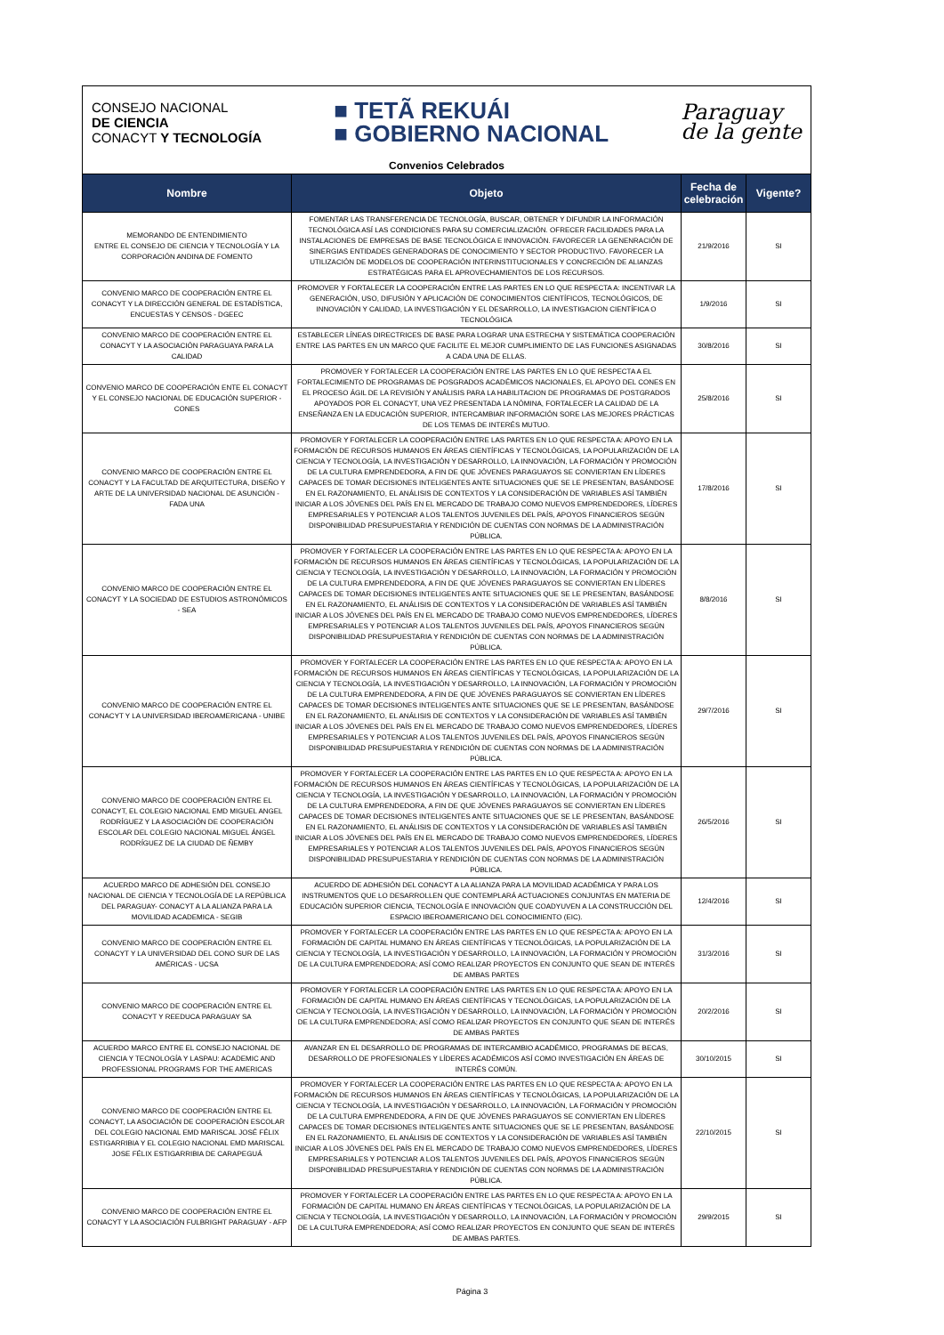CONSEJO NACIONAL
DE CIENCIA
CONACYT Y TECNOLOGÍA
■ TETÃ REKUÁI
■ GOBIERNO NACIONAL
Paraguay
de la gente
Convenios Celebrados
| Nombre | Objeto | Fecha de celebración | Vigente? |
| --- | --- | --- | --- |
| MEMORANDO DE ENTENDIMIENTO ENTRE EL CONSEJO DE CIENCIA Y TECNOLOGÍA Y LA CORPORACIÓN ANDINA DE FOMENTO | FOMENTAR LAS TRANSFERENCIA DE TECNOLOGÍA, BUSCAR, OBTENER Y DIFUNDIR LA INFORMACIÓN TECNOLÓGICA ASÍ LAS CONDICIONES PARA SU COMERCIALIZACIÓN. OFRECER FACILIDADES PARA LA INSTALACIONES DE EMPRESAS DE BASE TECNOLÓGICA E INNOVACIÓN. FAVORECER LA GENENRACIÓN DE SINERGIAS ENTIDADES GENERADORAS DE CONOCIMIENTO Y SECTOR PRODUCTIVO. FAVORECER LA UTILIZACIÓN DE MODELOS DE COOPERACIÓN INTERINSTITUCIONALES Y CONCRECIÓN DE ALIANZAS ESTRATÉGICAS PARA EL APROVECHAMIENTOS DE LOS RECURSOS. | 21/9/2016 | SI |
| CONVENIO MARCO DE COOPERACIÓN ENTRE EL CONACYT Y LA DIRECCIÓN GENERAL DE ESTADÍSTICA, ENCUESTAS Y CENSOS - DGEEC | PROMOVER Y FORTALECER LA COOPERACIÓN ENTRE LAS PARTES EN LO QUE RESPECTA A: INCENTIVAR LA GENERACIÓN, USO, DIFUSIÓN Y APLICACIÓN DE CONOCIMIENTOS CIENTÍFICOS, TECNOLÓGICOS, DE INNOVACIÓN Y CALIDAD, LA INVESTIGACIÓN Y EL DESARROLLO, LA INVESTIGACION CIENTÍFICA O TECNOLÓGICA | 1/9/2016 | SI |
| CONVENIO MARCO DE COOPERACIÓN ENTRE EL CONACYT Y LA ASOCIACIÓN PARAGUAYA PARA LA CALIDAD | ESTABLECER LÍNEAS DIRECTRICES DE BASE PARA LOGRAR UNA ESTRECHA Y SISTEMÁTICA COOPERACIÓN ENTRE LAS PARTES EN UN MARCO QUE FACILITE EL MEJOR CUMPLIMIENTO DE LAS FUNCIONES ASIGNADAS A CADA UNA DE ELLAS. | 30/8/2016 | SI |
| CONVENIO MARCO DE COOPERACIÓN ENTE EL CONACYT Y EL CONSEJO NACIONAL DE EDUCACIÓN SUPERIOR - CONES | PROMOVER Y FORTALECER LA COOPERACIÓN ENTRE LAS PARTES EN LO QUE RESPECTA A EL FORTALECIMIENTO DE PROGRAMAS DE POSGRADOS ACADÉMICOS NACIONALES, EL APOYO DEL CONES EN EL PROCESO ÁGIL DE LA REVISIÓN Y ANÁLISIS PARA LA HABILITACION DE PROGRAMAS DE POSTGRADOS APOYADOS POR EL CONACYT, UNA VEZ PRESENTADA LA NÓMINA, FORTALECER LA CALIDAD DE LA ENSEÑANZA EN LA EDUCACIÓN SUPERIOR, INTERCAMBIAR INFORMACIÓN SORE LAS MEJORES PRÁCTICAS DE LOS TEMAS DE INTERÉS MUTUO. | 25/8/2016 | SI |
| CONVENIO MARCO DE COOPERACIÓN ENTRE EL CONACYT Y LA FACULTAD DE ARQUITECTURA, DISEÑO Y ARTE DE LA UNIVERSIDAD NACIONAL DE ASUNCIÓN - FADA UNA | PROMOVER Y FORTALECER LA COOPERACIÓN ENTRE LAS PARTES EN LO QUE RESPECTA A: APOYO EN LA FORMACIÓN DE RECURSOS HUMANOS EN ÁREAS CIENTÍFICAS Y TECNOLÓGICAS, LA POPULARIZACIÓN DE LA CIENCIA Y TECNOLOGÍA, LA INVESTIGACIÓN Y DESARROLLO, LA INNOVACIÓN, LA FORMACIÓN Y PROMOCIÓN DE LA CULTURA EMPRENDEDORA, A FIN DE QUE JÓVENES PARAGUAYOS SE CONVIERTAN EN LÍDERES CAPACES DE TOMAR DECISIONES INTELIGENTES ANTE SITUACIONES QUE SE LE PRESENTAN, BASÁNDOSE EN EL RAZONAMIENTO, EL ANÁLISIS DE CONTEXTOS Y LA CONSIDERACIÓN DE VARIABLES ASÍ TAMBIÉN INICIAR A LOS JÓVENES DEL PAÍS EN EL MERCADO DE TRABAJO COMO NUEVOS EMPRENDEDORES, LÍDERES EMPRESARIALES Y POTENCIAR A LOS TALENTOS JUVENILES DEL PAÍS, APOYOS FINANCIEROS SEGÚN DISPONIBILIDAD PRESUPUESTARIA Y RENDICIÓN DE CUENTAS CON NORMAS DE LA ADMINISTRACIÓN PÚBLICA. | 17/8/2016 | SI |
| CONVENIO MARCO DE COOPERACIÓN ENTRE EL CONACYT Y LA SOCIEDAD DE ESTUDIOS ASTRONÓMICOS - SEA | PROMOVER Y FORTALECER LA COOPERACIÓN ENTRE LAS PARTES EN LO QUE RESPECTA A: APOYO EN LA FORMACIÓN DE RECURSOS HUMANOS EN ÁREAS CIENTÍFICAS Y TECNOLÓGICAS, LA POPULARIZACIÓN DE LA CIENCIA Y TECNOLOGÍA, LA INVESTIGACIÓN Y DESARROLLO, LA INNOVACIÓN, LA FORMACIÓN Y PROMOCIÓN DE LA CULTURA EMPRENDEDORA, A FIN DE QUE JÓVENES PARAGUAYOS SE CONVIERTAN EN LÍDERES CAPACES DE TOMAR DECISIONES INTELIGENTES ANTE SITUACIONES QUE SE LE PRESENTAN, BASÁNDOSE EN EL RAZONAMIENTO, EL ANÁLISIS DE CONTEXTOS Y LA CONSIDERACIÓN DE VARIABLES ASÍ TAMBIÉN INICIAR A LOS JÓVENES DEL PAÍS EN EL MERCADO DE TRABAJO COMO NUEVOS EMPRENDEDORES, LÍDERES EMPRESARIALES Y POTENCIAR A LOS TALENTOS JUVENILES DEL PAÍS, APOYOS FINANCIEROS SEGÚN DISPONIBILIDAD PRESUPUESTARIA Y RENDICIÓN DE CUENTAS CON NORMAS DE LA ADMINISTRACIÓN PÚBLICA. | 8/8/2016 | SI |
| CONVENIO MARCO DE COOPERACIÓN ENTRE EL CONACYT Y LA UNIVERSIDAD IBEROAMERICANA - UNIBE | PROMOVER Y FORTALECER LA COOPERACIÓN ENTRE LAS PARTES EN LO QUE RESPECTA A: APOYO EN LA FORMACIÓN DE RECURSOS HUMANOS EN ÁREAS CIENTÍFICAS Y TECNOLÓGICAS, LA POPULARIZACIÓN DE LA CIENCIA Y TECNOLOGÍA, LA INVESTIGACIÓN Y DESARROLLO, LA INNOVACIÓN, LA FORMACIÓN Y PROMOCIÓN DE LA CULTURA EMPRENDEDORA, A FIN DE QUE JÓVENES PARAGUAYOS SE CONVIERTAN EN LÍDERES CAPACES DE TOMAR DECISIONES INTELIGENTES ANTE SITUACIONES QUE SE LE PRESENTAN, BASÁNDOSE EN EL RAZONAMIENTO, EL ANÁLISIS DE CONTEXTOS Y LA CONSIDERACIÓN DE VARIABLES ASÍ TAMBIÉN INICIAR A LOS JÓVENES DEL PAÍS EN EL MERCADO DE TRABAJO COMO NUEVOS EMPRENDEDORES, LÍDERES EMPRESARIALES Y POTENCIAR A LOS TALENTOS JUVENILES DEL PAÍS, APOYOS FINANCIEROS SEGÚN DISPONIBILIDAD PRESUPUESTARIA Y RENDICIÓN DE CUENTAS CON NORMAS DE LA ADMINISTRACIÓN PÚBLICA. | 29/7/2016 | SI |
| CONVENIO MARCO DE COOPERACIÓN ENTRE EL CONACYT, EL COLEGIO NACIONAL EMD MIGUEL ANGEL RODRÍGUEZ Y LA ASOCIACIÓN DE COOPERACIÓN ESCOLAR DEL COLEGIO NACIONAL MIGUEL ÁNGEL RODRÍGUEZ DE LA CIUDAD DE ÑEMBY | PROMOVER Y FORTALECER LA COOPERACIÓN ENTRE LAS PARTES EN LO QUE RESPECTA A: APOYO EN LA FORMACIÓN DE RECURSOS HUMANOS EN ÁREAS CIENTÍFICAS Y TECNOLÓGICAS, LA POPULARIZACIÓN DE LA CIENCIA Y TECNOLOGÍA, LA INVESTIGACIÓN Y DESARROLLO, LA INNOVACIÓN, LA FORMACIÓN Y PROMOCIÓN DE LA CULTURA EMPRENDEDORA, A FIN DE QUE JÓVENES PARAGUAYOS SE CONVIERTAN EN LÍDERES CAPACES DE TOMAR DECISIONES INTELIGENTES ANTE SITUACIONES QUE SE LE PRESENTAN, BASÁNDOSE EN EL RAZONAMIENTO, EL ANÁLISIS DE CONTEXTOS Y LA CONSIDERACIÓN DE VARIABLES ASÍ TAMBIÉN INICIAR A LOS JÓVENES DEL PAÍS EN EL MERCADO DE TRABAJO COMO NUEVOS EMPRENDEDORES, LÍDERES EMPRESARIALES Y POTENCIAR A LOS TALENTOS JUVENILES DEL PAÍS, APOYOS FINANCIEROS SEGÚN DISPONIBILIDAD PRESUPUESTARIA Y RENDICIÓN DE CUENTAS CON NORMAS DE LA ADMINISTRACIÓN PÚBLICA. | 26/5/2016 | SI |
| ACUERDO MARCO DE ADHESIÓN DEL CONSEJO NACIONAL DE CIENCIA Y TECNOLOGÍA DE LA REPÚBLICA DEL PARAGUAY- CONACYT A LA ALIANZA PARA LA MOVILIDAD ACADEMICA - SEGIB | ACUERDO DE ADHESIÓN DEL CONACYT A LA ALIANZA PARA LA MOVILIDAD ACADÉMICA Y PARA LOS INSTRUMENTOS QUE LO DESARROLLEN QUE CONTEMPLARÁ ACTUACIONES CONJUNTAS EN MATERIA DE EDUCACIÓN SUPERIOR CIENCIA, TECNOLOGÍA E INNOVACIÓN QUE COADYUVEN A LA CONSTRUCCIÓN DEL ESPACIO IBEROAMERICANO DEL CONOCIMIENTO (EIC). | 12/4/2016 | SI |
| CONVENIO MARCO DE COOPERACIÓN ENTRE EL CONACYT Y LA UNIVERSIDAD DEL CONO SUR DE LAS AMÉRICAS - UCSA | PROMOVER Y FORTALECER LA COOPERACIÓN ENTRE LAS PARTES EN LO QUE RESPECTA A: APOYO EN LA FORMACIÓN DE CAPITAL HUMANO EN ÁREAS CIENTÍFICAS Y TECNOLÓGICAS, LA POPULARIZACIÓN DE LA CIENCIA Y TECNOLOGÍA, LA INVESTIGACIÓN Y DESARROLLO, LA INNOVACIÓN, LA FORMACIÓN Y PROMOCIÓN DE LA CULTURA EMPRENDEDORA; ASÍ COMO REALIZAR PROYECTOS EN CONJUNTO QUE SEAN DE INTERÉS DE AMBAS PARTES | 31/3/2016 | SI |
| CONVENIO MARCO DE COOPERACIÓN ENTRE EL CONACYT Y REEDUCA PARAGUAY SA | PROMOVER Y FORTALECER LA COOPERACIÓN ENTRE LAS PARTES EN LO QUE RESPECTA A: APOYO EN LA FORMACIÓN DE CAPITAL HUMANO EN ÁREAS CIENTÍFICAS Y TECNOLÓGICAS, LA POPULARIZACIÓN DE LA CIENCIA Y TECNOLOGÍA, LA INVESTIGACIÓN Y DESARROLLO, LA INNOVACIÓN, LA FORMACIÓN Y PROMOCIÓN DE LA CULTURA EMPRENDEDORA; ASÍ COMO REALIZAR PROYECTOS EN CONJUNTO QUE SEAN DE INTERÉS DE AMBAS PARTES | 20/2/2016 | SI |
| ACUERDO MARCO ENTRE EL CONSEJO NACIONAL DE CIENCIA Y TECNOLOGÍA Y LASPAU: ACADEMIC AND PROFESSIONAL PROGRAMS FOR THE AMERICAS | AVANZAR EN EL DESARROLLO DE PROGRAMAS DE INTERCAMBIO ACADÉMICO, PROGRAMAS DE BECAS, DESARROLLO DE PROFESIONALES Y LÍDERES ACADÉMICOS ASÍ COMO INVESTIGACIÓN EN ÁREAS DE INTERÉS COMÚN. | 30/10/2015 | SI |
| CONVENIO MARCO DE COOPERACIÓN ENTRE EL CONACYT, LA ASOCIACIÓN DE COOPERACIÓN ESCOLAR DEL COLEGIO NACIONAL EMD MARISCAL JOSÉ FÉLIX ESTIGARRIBIA Y EL COLEGIO NACIONAL EMD MARISCAL JOSE FÉLIX ESTIGARRIBIA DE CARAPEGUÁ | PROMOVER Y FORTALECER LA COOPERACIÓN ENTRE LAS PARTES EN LO QUE RESPECTA A: APOYO EN LA FORMACIÓN DE RECURSOS HUMANOS EN ÁREAS CIENTÍFICAS Y TECNOLÓGICAS, LA POPULARIZACIÓN DE LA CIENCIA Y TECNOLOGÍA, LA INVESTIGACIÓN Y DESARROLLO, LA INNOVACIÓN, LA FORMACIÓN Y PROMOCIÓN DE LA CULTURA EMPRENDEDORA, A FIN DE QUE JÓVENES PARAGUAYOS SE CONVIERTAN EN LÍDERES CAPACES DE TOMAR DECISIONES INTELIGENTES ANTE SITUACIONES QUE SE LE PRESENTAN, BASÁNDOSE EN EL RAZONAMIENTO, EL ANÁLISIS DE CONTEXTOS Y LA CONSIDERACIÓN DE VARIABLES ASÍ TAMBIÉN INICIAR A LOS JÓVENES DEL PAÍS EN EL MERCADO DE TRABAJO COMO NUEVOS EMPRENDEDORES, LÍDERES EMPRESARIALES Y POTENCIAR A LOS TALENTOS JUVENILES DEL PAÍS, APOYOS FINANCIEROS SEGÚN DISPONIBILIDAD PRESUPUESTARIA Y RENDICIÓN DE CUENTAS CON NORMAS DE LA ADMINISTRACIÓN PÚBLICA. | 22/10/2015 | SI |
| CONVENIO MARCO DE COOPERACIÓN ENTRE EL CONACYT Y LA ASOCIACIÓN FULBRIGHT PARAGUAY - AFP | PROMOVER Y FORTALECER LA COOPERACIÓN ENTRE LAS PARTES EN LO QUE RESPECTA A: APOYO EN LA FORMACIÓN DE CAPITAL HUMANO EN ÁREAS CIENTÍFICAS Y TECNOLÓGICAS, LA POPULARIZACIÓN DE LA CIENCIA Y TECNOLOGÍA, LA INVESTIGACIÓN Y DESARROLLO, LA INNOVACIÓN, LA FORMACIÓN Y PROMOCIÓN DE LA CULTURA EMPRENDEDORA; ASÍ COMO REALIZAR PROYECTOS EN CONJUNTO QUE SEAN DE INTERÉS DE AMBAS PARTES. | 29/9/2015 | SI |
Página 3